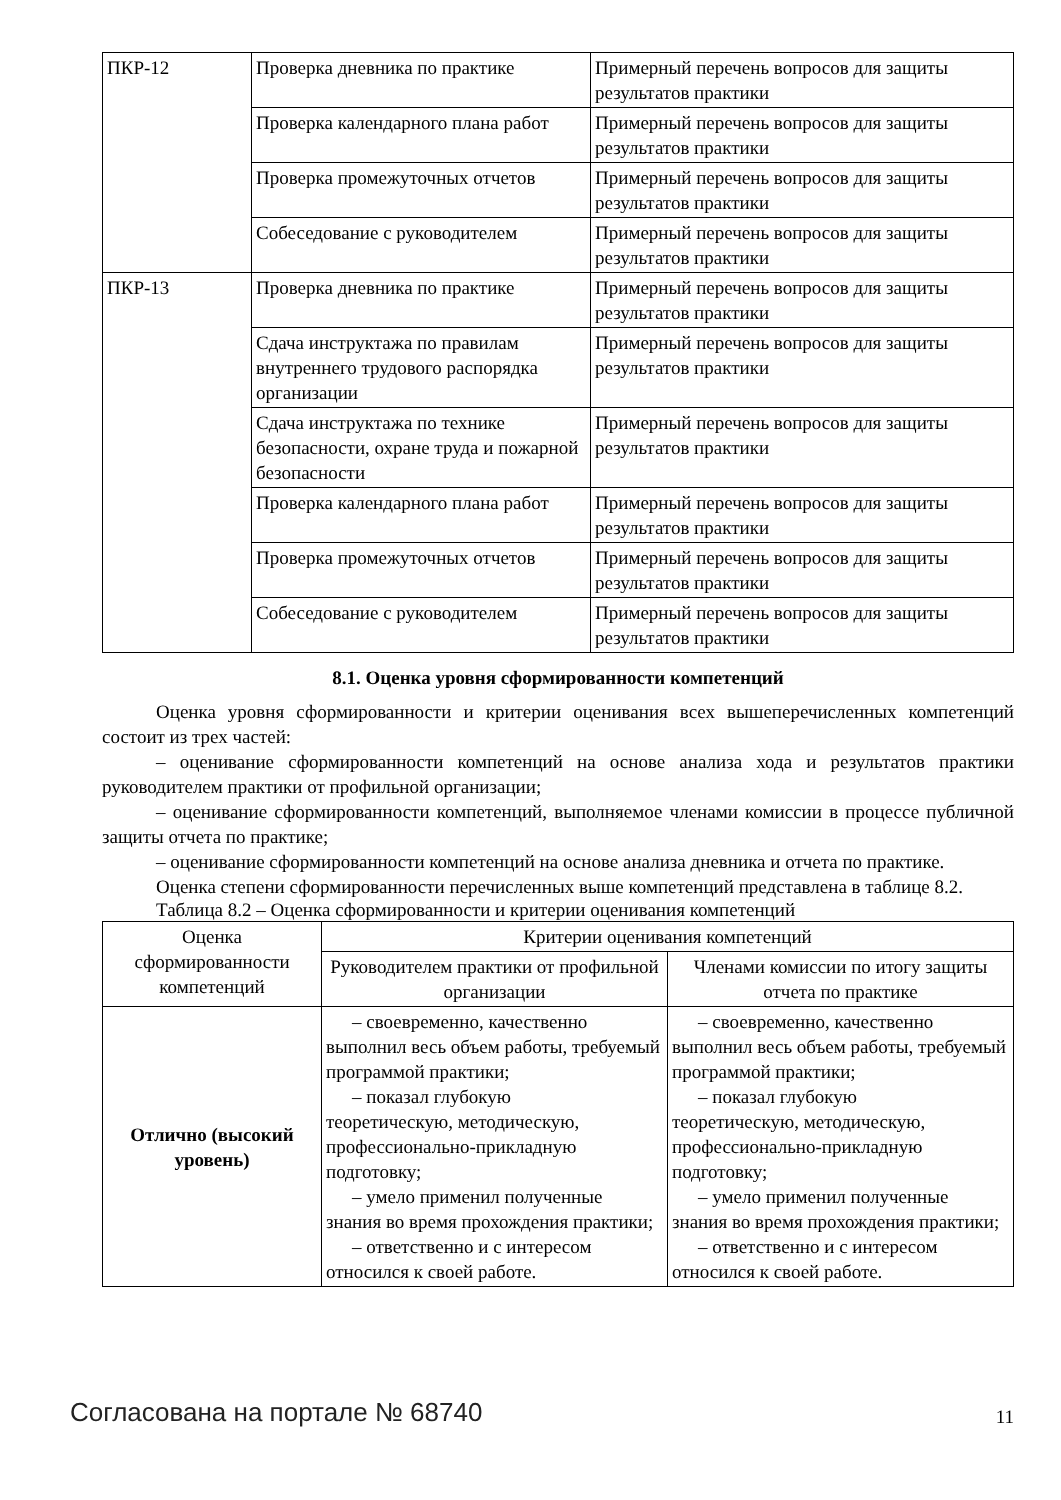| ПКР-12 | Проверка дневника по практике | Примерный перечень вопросов для защиты результатов практики |
| | Проверка календарного плана работ | Примерный перечень вопросов для защиты результатов практики |
| | Проверка промежуточных отчетов | Примерный перечень вопросов для защиты результатов практики |
| | Собеседование с руководителем | Примерный перечень вопросов для защиты результатов практики |
| ПКР-13 | Проверка дневника по практике | Примерный перечень вопросов для защиты результатов практики |
| | Сдача инструктажа по правилам внутреннего трудового распорядка организации | Примерный перечень вопросов для защиты результатов практики |
| | Сдача инструктажа по технике безопасности, охране труда и пожарной безопасности | Примерный перечень вопросов для защиты результатов практики |
| | Проверка календарного плана работ | Примерный перечень вопросов для защиты результатов практики |
| | Проверка промежуточных отчетов | Примерный перечень вопросов для защиты результатов практики |
| | Собеседование с руководителем | Примерный перечень вопросов для защиты результатов практики |
8.1. Оценка уровня сформированности компетенций
Оценка уровня сформированности и критерии оценивания всех вышеперечисленных компетенций состоит из трех частей:
– оценивание сформированности компетенций на основе анализа хода и результатов практики руководителем практики от профильной организации;
– оценивание сформированности компетенций, выполняемое членами комиссии в процессе публичной защиты отчета по практике;
– оценивание сформированности компетенций на основе анализа дневника и отчета по практике.
Оценка степени сформированности перечисленных выше компетенций представлена в таблице 8.2.
Таблица 8.2 – Оценка сформированности и критерии оценивания компетенций
| Оценка сформированности компетенций | Критерии оценивания компетенций | |
| --- | --- | --- |
| | Руководителем практики от профильной организации | Членами комиссии по итогу защиты отчета по практике |
| Отлично (высокий уровень) | – своевременно, качественно выполнил весь объем работы, требуемый программой практики; – показал глубокую теоретическую, методическую, профессионально-прикладную подготовку; – умело применил полученные знания во время прохождения практики; – ответственно и с интересом относился к своей работе. | – своевременно, качественно выполнил весь объем работы, требуемый программой практики; – показал глубокую теоретическую, методическую, профессионально-прикладную подготовку; – умело применил полученные знания во время прохождения практики; – ответственно и с интересом относился к своей работе. |
Согласована на портале № 68740 11